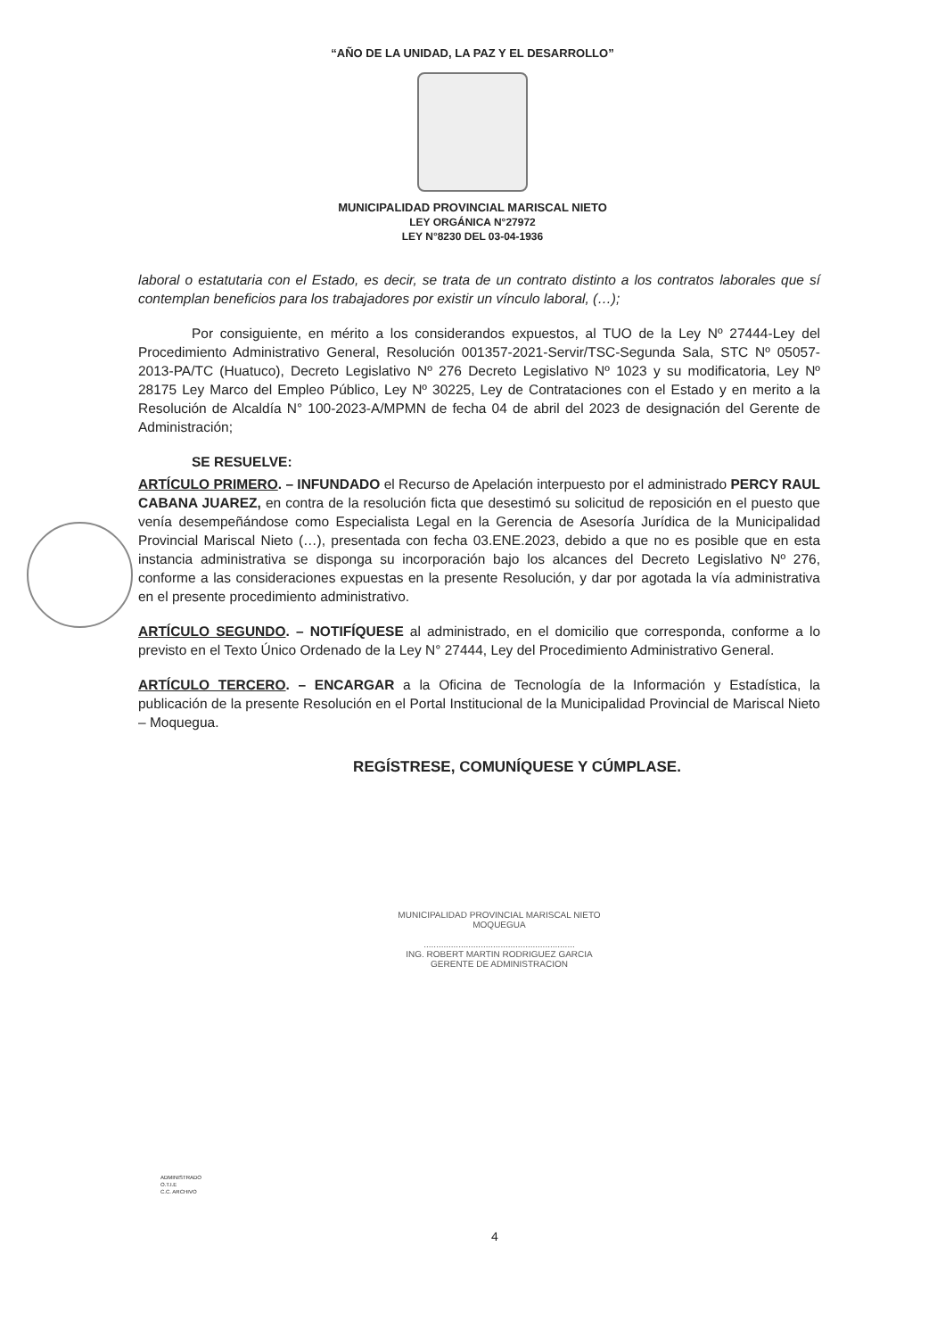“AÑO DE LA UNIDAD, LA PAZ Y EL DESARROLLO”
MUNICIPALIDAD PROVINCIAL MARISCAL NIETO
LEY ORGÁNICA N°27972
LEY N°8230 DEL 03-04-1936
laboral o estatutaria con el Estado, es decir, se trata de un contrato distinto a los contratos laborales que sí contemplan beneficios para los trabajadores por existir un vínculo laboral, (…);
Por consiguiente, en mérito a los considerandos expuestos, al TUO de la Ley Nº 27444-Ley del Procedimiento Administrativo General, Resolución 001357-2021-Servir/TSC-Segunda Sala, STC Nº 05057-2013-PA/TC (Huatuco), Decreto Legislativo Nº 276 Decreto Legislativo Nº 1023 y su modificatoria, Ley Nº 28175 Ley Marco del Empleo Público, Ley Nº 30225, Ley de Contrataciones con el Estado y en merito a la Resolución de Alcaldía N° 100-2023-A/MPMN de fecha 04 de abril del 2023 de designación del Gerente de Administración;
SE RESUELVE:
ARTÍCULO PRIMERO. – INFUNDADO el Recurso de Apelación interpuesto por el administrado PERCY RAUL CABANA JUAREZ, en contra de la resolución ficta que desestimó su solicitud de reposición en el puesto que venía desempeñándose como Especialista Legal en la Gerencia de Asesoría Jurídica de la Municipalidad Provincial Mariscal Nieto (…), presentada con fecha 03.ENE.2023, debido a que no es posible que en esta instancia administrativa se disponga su incorporación bajo los alcances del Decreto Legislativo Nº 276, conforme a las consideraciones expuestas en la presente Resolución, y dar por agotada la vía administrativa en el presente procedimiento administrativo.
ARTÍCULO SEGUNDO. – NOTIFÍQUESE al administrado, en el domicilio que corresponda, conforme a lo previsto en el Texto Único Ordenado de la Ley N° 27444, Ley del Procedimiento Administrativo General.
ARTÍCULO TERCERO. – ENCARGAR a la Oficina de Tecnología de la Información y Estadística, la publicación de la presente Resolución en el Portal Institucional de la Municipalidad Provincial de Mariscal Nieto – Moquegua.
REGÍSTRESE, COMUNÍQUESE Y CÚMPLASE.
MUNICIPALIDAD PROVINCIAL MARISCAL NIETO
MOQUEGUA
.............................................................
ING. ROBERT MARTIN RODRIGUEZ GARCIA
GERENTE DE ADMINISTRACION
ADMINISTRADO
O.T.I.E
C.C. ARCHIVO
4